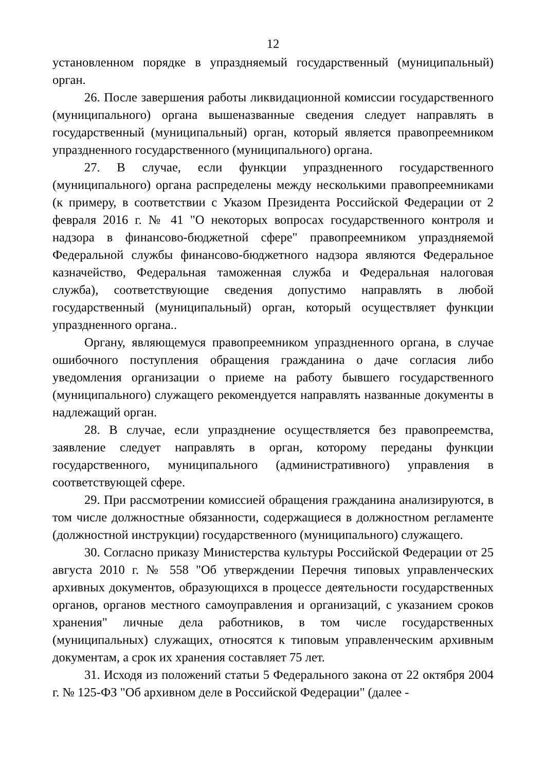12
установленном порядке в упраздняемый государственный (муниципальный) орган.
26. После завершения работы ликвидационной комиссии государственного (муниципального) органа вышеназванные сведения следует направлять в государственный (муниципальный) орган, который является правопреемником упраздненного государственного (муниципального) органа.
27. В случае, если функции упраздненного государственного (муниципального) органа распределены между несколькими правопреемниками (к примеру, в соответствии с Указом Президента Российской Федерации от 2 февраля 2016 г. № 41 "О некоторых вопросах государственного контроля и надзора в финансово-бюджетной сфере" правопреемником упраздняемой Федеральной службы финансово-бюджетного надзора являются Федеральное казначейство, Федеральная таможенная служба и Федеральная налоговая служба), соответствующие сведения допустимо направлять в любой государственный (муниципальный) орган, который осуществляет функции упраздненного органа..
Органу, являющемуся правопреемником упраздненного органа, в случае ошибочного поступления обращения гражданина о даче согласия либо уведомления организации о приеме на работу бывшего государственного (муниципального) служащего рекомендуется направлять названные документы в надлежащий орган.
28. В случае, если упразднение осуществляется без правопреемства, заявление следует направлять в орган, которому переданы функции государственного, муниципального (административного) управления в соответствующей сфере.
29. При рассмотрении комиссией обращения гражданина анализируются, в том числе должностные обязанности, содержащиеся в должностном регламенте (должностной инструкции) государственного (муниципального) служащего.
30. Согласно приказу Министерства культуры Российской Федерации от 25 августа 2010 г. № 558 "Об утверждении Перечня типовых управленческих архивных документов, образующихся в процессе деятельности государственных органов, органов местного самоуправления и организаций, с указанием сроков хранения" личные дела работников, в том числе государственных (муниципальных) служащих, относятся к типовым управленческим архивным документам, а срок их хранения составляет 75 лет.
31. Исходя из положений статьи 5 Федерального закона от 22 октября 2004 г. № 125-ФЗ "Об архивном деле в Российской Федерации" (далее -